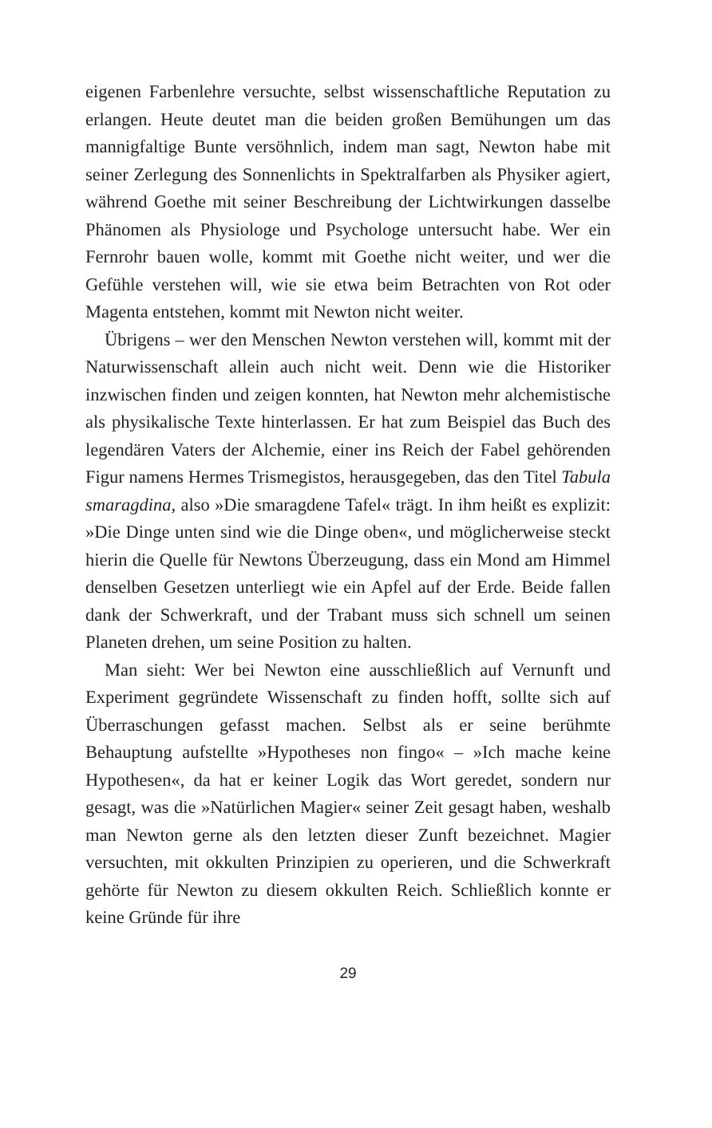eigenen Farbenlehre versuchte, selbst wissenschaftliche Reputation zu erlangen. Heute deutet man die beiden großen Bemühungen um das mannigfaltige Bunte versöhnlich, indem man sagt, Newton habe mit seiner Zerlegung des Sonnenlichts in Spektralfarben als Physiker agiert, während Goethe mit seiner Beschreibung der Lichtwirkungen dasselbe Phänomen als Physiologe und Psychologe untersucht habe. Wer ein Fernrohr bauen wolle, kommt mit Goethe nicht weiter, und wer die Gefühle verstehen will, wie sie etwa beim Betrachten von Rot oder Magenta entstehen, kommt mit Newton nicht weiter.
Übrigens – wer den Menschen Newton verstehen will, kommt mit der Naturwissenschaft allein auch nicht weit. Denn wie die Historiker inzwischen finden und zeigen konnten, hat Newton mehr alchemistische als physikalische Texte hinterlassen. Er hat zum Beispiel das Buch des legendären Vaters der Alchemie, einer ins Reich der Fabel gehörenden Figur namens Hermes Trismegistos, herausgegeben, das den Titel Tabula smaragdina, also »Die smaragdene Tafel« trägt. In ihm heißt es explizit: »Die Dinge unten sind wie die Dinge oben«, und möglicherweise steckt hierin die Quelle für Newtons Überzeugung, dass ein Mond am Himmel denselben Gesetzen unterliegt wie ein Apfel auf der Erde. Beide fallen dank der Schwerkraft, und der Trabant muss sich schnell um seinen Planeten drehen, um seine Position zu halten.
Man sieht: Wer bei Newton eine ausschließlich auf Vernunft und Experiment gegründete Wissenschaft zu finden hofft, sollte sich auf Überraschungen gefasst machen. Selbst als er seine berühmte Behauptung aufstellte »Hypotheses non fingo« – »Ich mache keine Hypothesen«, da hat er keiner Logik das Wort geredet, sondern nur gesagt, was die »Natürlichen Magier« seiner Zeit gesagt haben, weshalb man Newton gerne als den letzten dieser Zunft bezeichnet. Magier versuchten, mit okkulten Prinzipien zu operieren, und die Schwerkraft gehörte für Newton zu diesem okkulten Reich. Schließlich konnte er keine Gründe für ihre
29